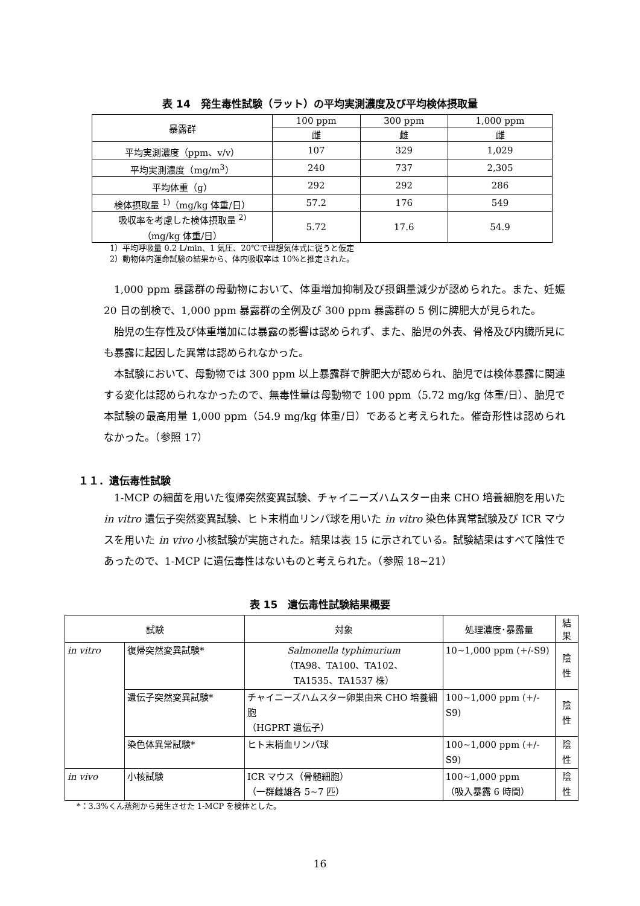表 14　発生毒性試験（ラット）の平均実測濃度及び平均検体摂取量
| 暴露群 | 100 ppm | 300 ppm | 1,000 ppm |
| --- | --- | --- | --- |
| | 雌 | 雌 | 雌 |
| 平均実測濃度（ppm、v/v） | 107 | 329 | 1,029 |
| 平均実測濃度（mg/m<sup>3</sup>） | 240 | 737 | 2,305 |
| 平均体重（g） | 292 | 292 | 286 |
| 検体摂取量 <sup>1)</sup>（mg/kg 体重/日） | 57.2 | 176 | 549 |
| 吸収率を考慮した検体摂取量 <sup>2)</sup> （mg/kg 体重/日） | 5.72 | 17.6 | 54.9 |
1）平均呼吸量 0.2 L/min、1 気圧、20℃で理想気体式に従うと仮定
2）動物体内運命試験の結果から、体内吸収率は 10%と推定された。
1,000 ppm 暴露群の母動物において、体重増加抑制及び摂餌量減少が認められた。また、妊娠 20 日の剖検で、1,000 ppm 暴露群の全例及び 300 ppm 暴露群の 5 例に脾肥大が見られた。
胎児の生存性及び体重増加には暴露の影響は認められず、また、胎児の外表、骨格及び内臓所見にも暴露に起因した異常は認められなかった。
本試験において、母動物では 300 ppm 以上暴露群で脾肥大が認められ、胎児では検体暴露に関連する変化は認められなかったので、無毒性量は母動物で 100 ppm（5.72 mg/kg 体重/日）、胎児で本試験の最高用量 1,000 ppm（54.9 mg/kg 体重/日）であると考えられた。催奇形性は認められなかった。（参照 17）
１１．遺伝毒性試験
1-MCP の細菌を用いた復帰突然変異試験、チャイニーズハムスター由来 CHO 培養細胞を用いた in vitro 遺伝子突然変異試験、ヒト末梢血リンパ球を用いた in vitro 染色体異常試験及び ICR マウスを用いた in vivo 小核試験が実施された。結果は表 15 に示されている。試験結果はすべて陰性であったので、1-MCP に遺伝毒性はないものと考えられた。（参照 18~21）
表 15　遺伝毒性試験結果概要
| 試験 | | 対象 | 処理濃度･暴露量 | 結果 |
| --- | --- | --- | --- | --- |
| in vitro | 復帰突然変異試験* | Salmonella typhimurium （TA98、TA100、TA102、 TA1535、TA1537 株） | 10~1,000 ppm (+/-S9) | 陰性 |
| | 遺伝子突然変異試験* | チャイニーズハムスター卵巣由来 CHO 培養細胞 （HGPRT 遺伝子） | 100~1,000 ppm (+/-S9) | 陰性 |
| | 染色体異常試験* | ヒト末梢血リンパ球 | 100~1,000 ppm (+/-S9) | 陰性 |
| in vivo | 小核試験 | ICR マウス（骨髄細胞） （一群雌雄各 5~7 匹） | 100~1,000 ppm （吸入暴露 6 時間） | 陰性 |
*：3.3%くん蒸剤から発生させた 1-MCP を検体とした。
16